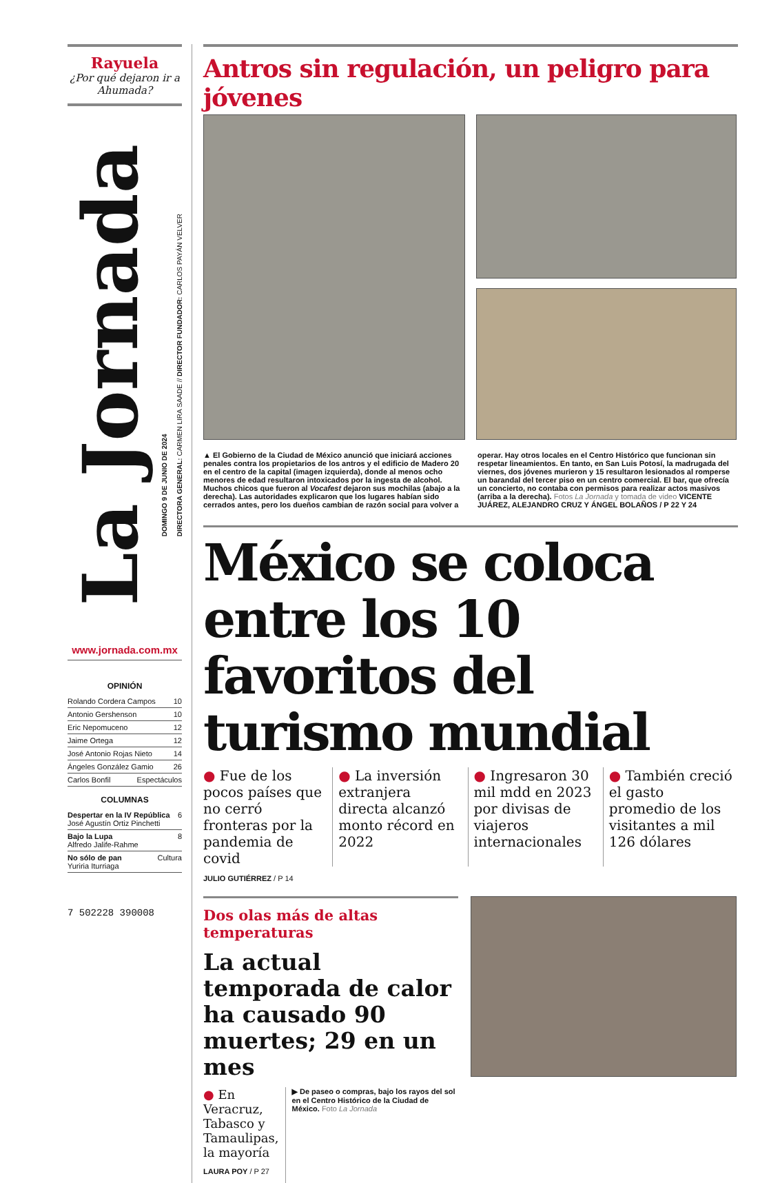Rayuela
¿Por qué dejaron ir a Ahumada?
La Jornada
DOMINGO 9 DE JUNIO DE 2024
DIRECTORA GENERAL: CARMEN LIRA SAADE // DIRECTOR FUNDADOR: CARLOS PAYÁN VELVER
www.jornada.com.mx
OPINIÓN
Rolando Cordera Campos 10
Antonio Gershenson 10
Eric Nepomuceno 12
Jaime Ortega 12
José Antonio Rojas Nieto 14
Ángeles González Gamio 26
Carlos Bonfil Espectáculos
COLUMNAS
Despertar en la IV República
José Agustín Ortiz Pinchetti 6
Bajo la Lupa
Alfredo Jalife-Rahme 8
No sólo de pan
Yuriria Iturriaga Cultura
7 502228 390008
Antros sin regulación, un peligro para jóvenes
▲ El Gobierno de la Ciudad de México anunció que iniciará acciones penales contra los propietarios de los antros y el edificio de Madero 20 en el centro de la capital (imagen izquierda), donde al menos ocho menores de edad resultaron intoxicados por la ingesta de alcohol. Muchos chicos que fueron al Vocafest dejaron sus mochilas (abajo a la derecha). Las autoridades explicaron que los lugares habían sido cerrados antes, pero los dueños cambian de razón social para volver a operar. Hay otros locales en el Centro Histórico que funcionan sin respetar lineamientos. En tanto, en San Luis Potosí, la madrugada del viernes, dos jóvenes murieron y 15 resultaron lesionados al romperse un barandal del tercer piso en un centro comercial. El bar, que ofrecía un concierto, no contaba con permisos para realizar actos masivos (arriba a la derecha). Fotos La Jornada y tomada de video VICENTE JUÁREZ, ALEJANDRO CRUZ Y ÁNGEL BOLAÑOS / P 22 Y 24
México se coloca entre los 10 favoritos del turismo mundial
● Fue de los pocos países que no cerró fronteras por la pandemia de covid
● La inversión extranjera directa alcanzó monto récord en 2022
● Ingresaron 30 mil mdd en 2023 por divisas de viajeros internacionales
● También creció el gasto promedio de los visitantes a mil 126 dólares
JULIO GUTIÉRREZ / P 14
Dos olas más de altas temperaturas
La actual temporada de calor ha causado 90 muertes; 29 en un mes
● En Veracruz, Tabasco y Tamaulipas, la mayoría
LAURA POY / P 27
▶ De paseo o compras, bajo los rayos del sol en el Centro Histórico de la Ciudad de México. Foto La Jornada